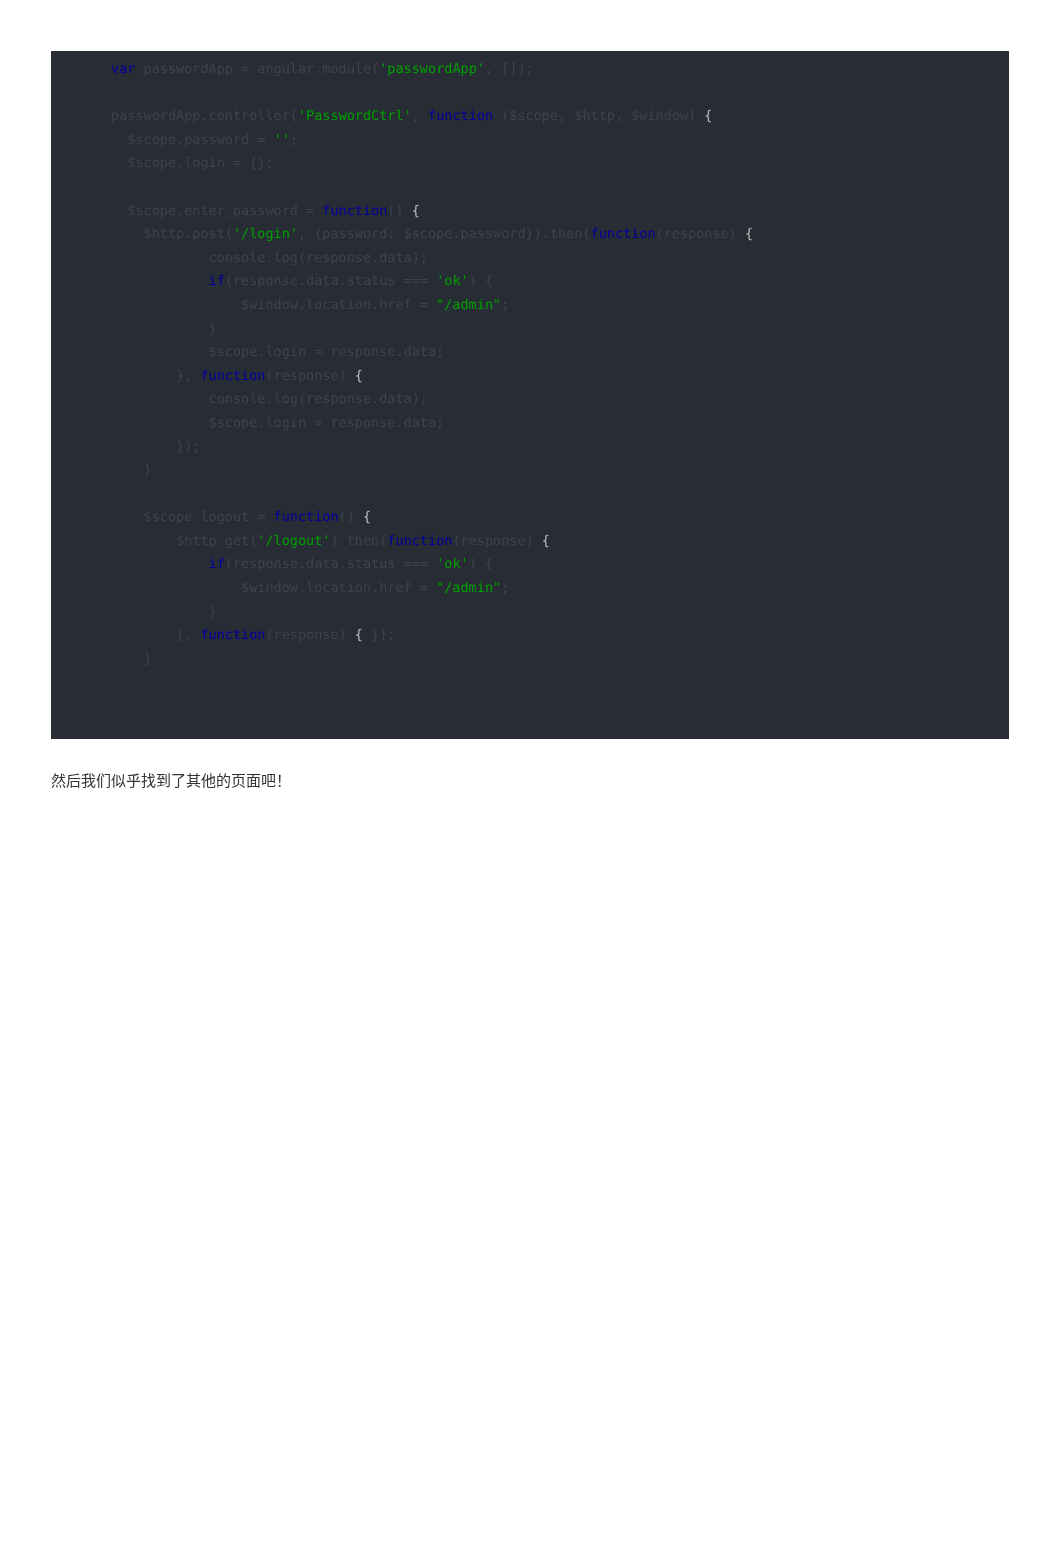var passwordApp = angular.module('passwordApp', []);

passwordApp.controller('PasswordCtrl', function ($scope, $http, $window) {
  $scope.password = '';
  $scope.login = {};

  $scope.enter_password = function() {
    $http.post('/login', {password: $scope.password}).then(function(response) {
            console.log(response.data);
            if(response.data.status === 'ok') {
                $window.location.href = "/admin";
            }
            $scope.login = response.data;
        }, function(response) {
            console.log(response.data);
            $scope.login = response.data;
        });
    }

    $scope.logout = function() {
        $http.get('/logout').then(function(response) {
            if(response.data.status === 'ok') {
                $window.location.href = "/admin";
            }
        }, function(response) { });
    }



});
然后我们似乎找到了其他的页面吧！